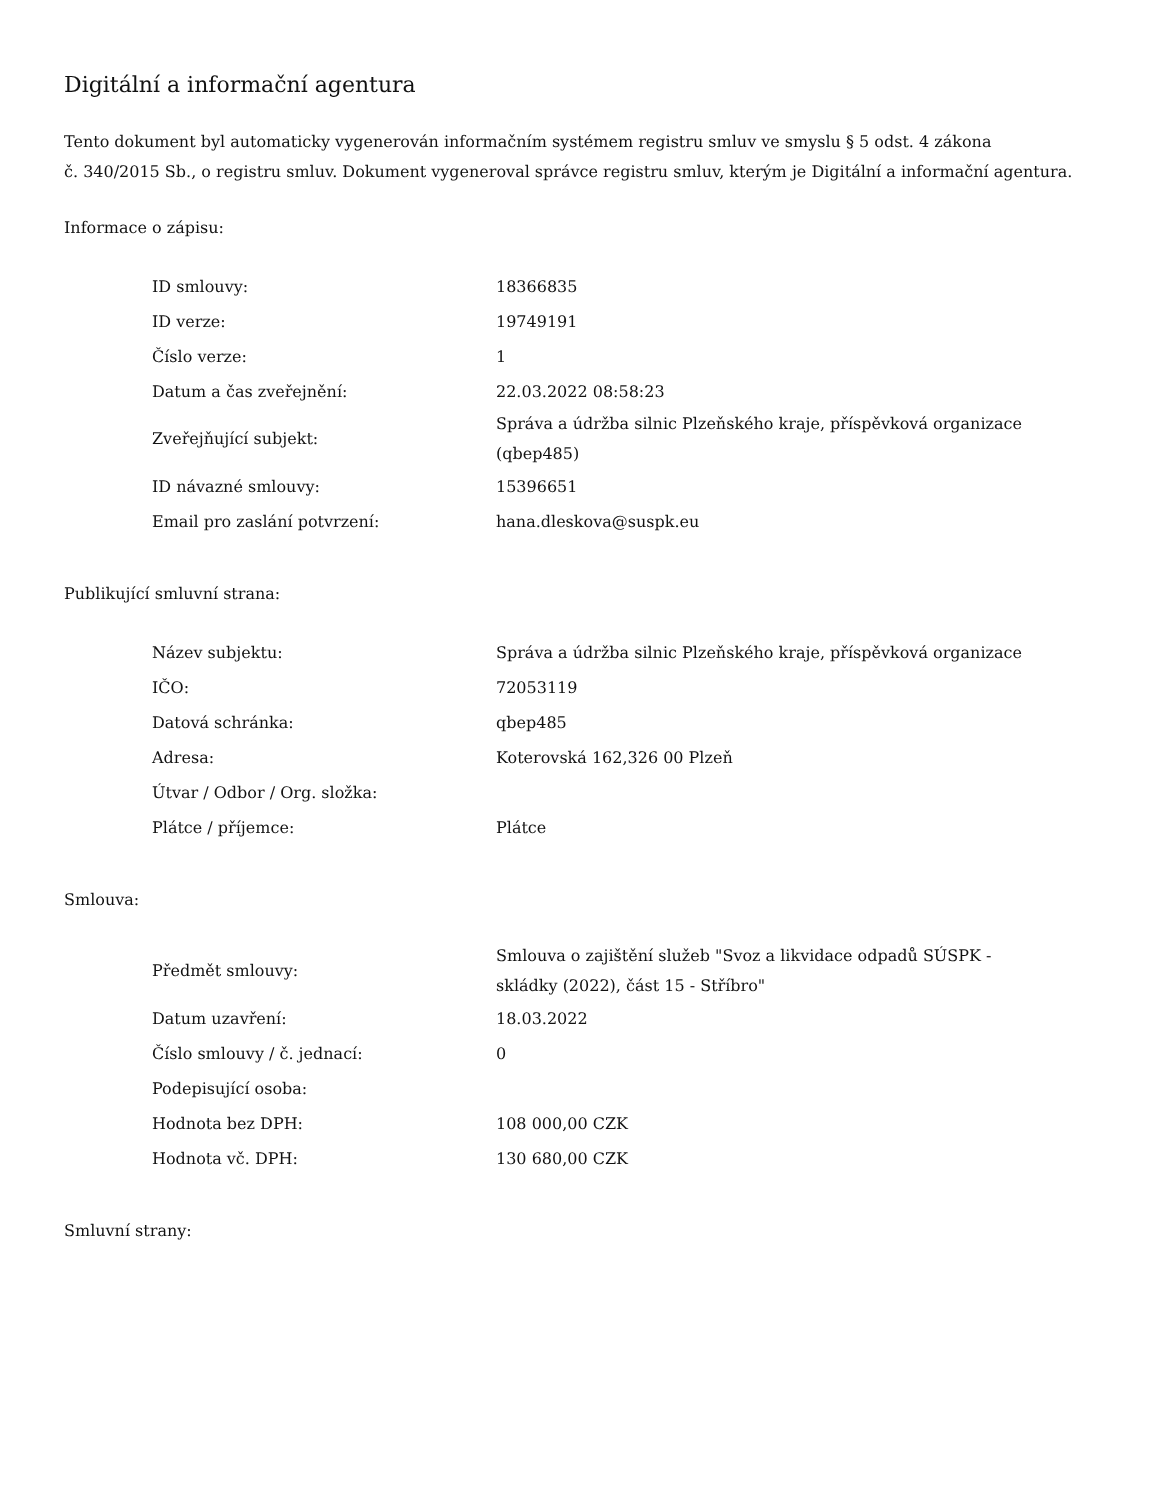Digitální a informační agentura
Tento dokument byl automaticky vygenerován informačním systémem registru smluv ve smyslu § 5 odst. 4 zákona
č. 340/2015 Sb., o registru smluv. Dokument vygeneroval správce registru smluv, kterým je Digitální a informační agentura.
Informace o zápisu:
| ID smlouvy: | 18366835 |
| ID verze: | 19749191 |
| Číslo verze: | 1 |
| Datum a čas zveřejnění: | 22.03.2022 08:58:23 |
| Zveřejňující subjekt: | Správa a údržba silnic Plzeňského kraje, příspěvková organizace (qbep485) |
| ID návazné smlouvy: | 15396651 |
| Email pro zaslání potvrzení: | hana.dleskova@suspk.eu |
Publikující smluvní strana:
| Název subjektu: | Správa a údržba silnic Plzeňského kraje, příspěvková organizace |
| IČO: | 72053119 |
| Datová schránka: | qbep485 |
| Adresa: | Koterovská 162,326 00 Plzeň |
| Útvar / Odbor / Org. složka: | |
| Plátce / příjemce: | Plátce |
Smlouva:
| Předmět smlouvy: | Smlouva o zajištění služeb "Svoz a likvidace odpadů SÚSPK - skládky (2022), část 15 - Stříbro" |
| Datum uzavření: | 18.03.2022 |
| Číslo smlouvy / č. jednací: | 0 |
| Podepisující osoba: | |
| Hodnota bez DPH: | 108 000,00 CZK |
| Hodnota vč. DPH: | 130 680,00 CZK |
Smluvní strany: